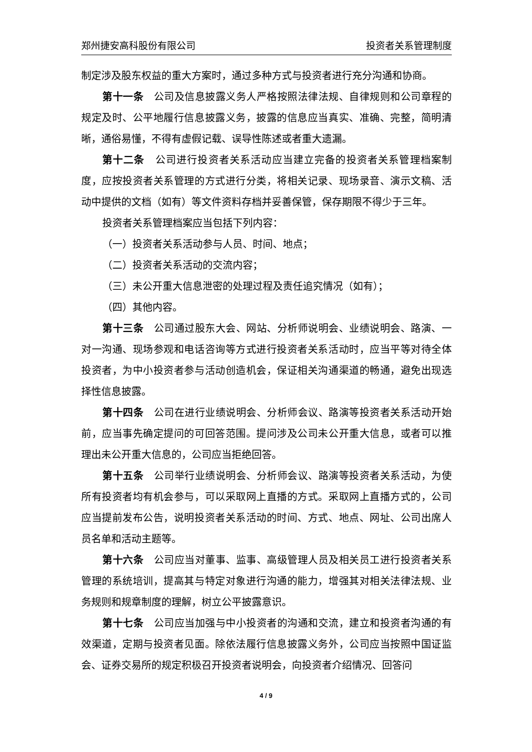郑州捷安高科股份有限公司 投资者关系管理制度
制定涉及股东权益的重大方案时，通过多种方式与投资者进行充分沟通和协商。
第十一条　公司及信息披露义务人严格按照法律法规、自律规则和公司章程的规定及时、公平地履行信息披露义务，披露的信息应当真实、准确、完整，简明清晰，通俗易懂，不得有虚假记载、误导性陈述或者重大遗漏。
第十二条　公司进行投资者关系活动应当建立完备的投资者关系管理档案制度，应按投资者关系管理的方式进行分类，将相关记录、现场录音、演示文稿、活动中提供的文档（如有）等文件资料存档并妥善保管，保存期限不得少于三年。
投资者关系管理档案应当包括下列内容：
（一）投资者关系活动参与人员、时间、地点；
（二）投资者关系活动的交流内容；
（三）未公开重大信息泄密的处理过程及责任追究情况（如有）；
（四）其他内容。
第十三条　公司通过股东大会、网站、分析师说明会、业绩说明会、路演、一对一沟通、现场参观和电话咨询等方式进行投资者关系活动时，应当平等对待全体投资者，为中小投资者参与活动创造机会，保证相关沟通渠道的畅通，避免出现选择性信息披露。
第十四条　公司在进行业绩说明会、分析师会议、路演等投资者关系活动开始前，应当事先确定提问的可回答范围。提问涉及公司未公开重大信息，或者可以推理出未公开重大信息的，公司应当拒绝回答。
第十五条　公司举行业绩说明会、分析师会议、路演等投资者关系活动，为使所有投资者均有机会参与，可以采取网上直播的方式。采取网上直播方式的，公司应当提前发布公告，说明投资者关系活动的时间、方式、地点、网址、公司出席人员名单和活动主题等。
第十六条　公司应当对董事、监事、高级管理人员及相关员工进行投资者关系管理的系统培训，提高其与特定对象进行沟通的能力，增强其对相关法律法规、业务规则和规章制度的理解，树立公平披露意识。
第十七条　公司应当加强与中小投资者的沟通和交流，建立和投资者沟通的有效渠道，定期与投资者见面。除依法履行信息披露义务外，公司应当按照中国证监会、证券交易所的规定积极召开投资者说明会，向投资者介绍情况、回答问
4 / 9